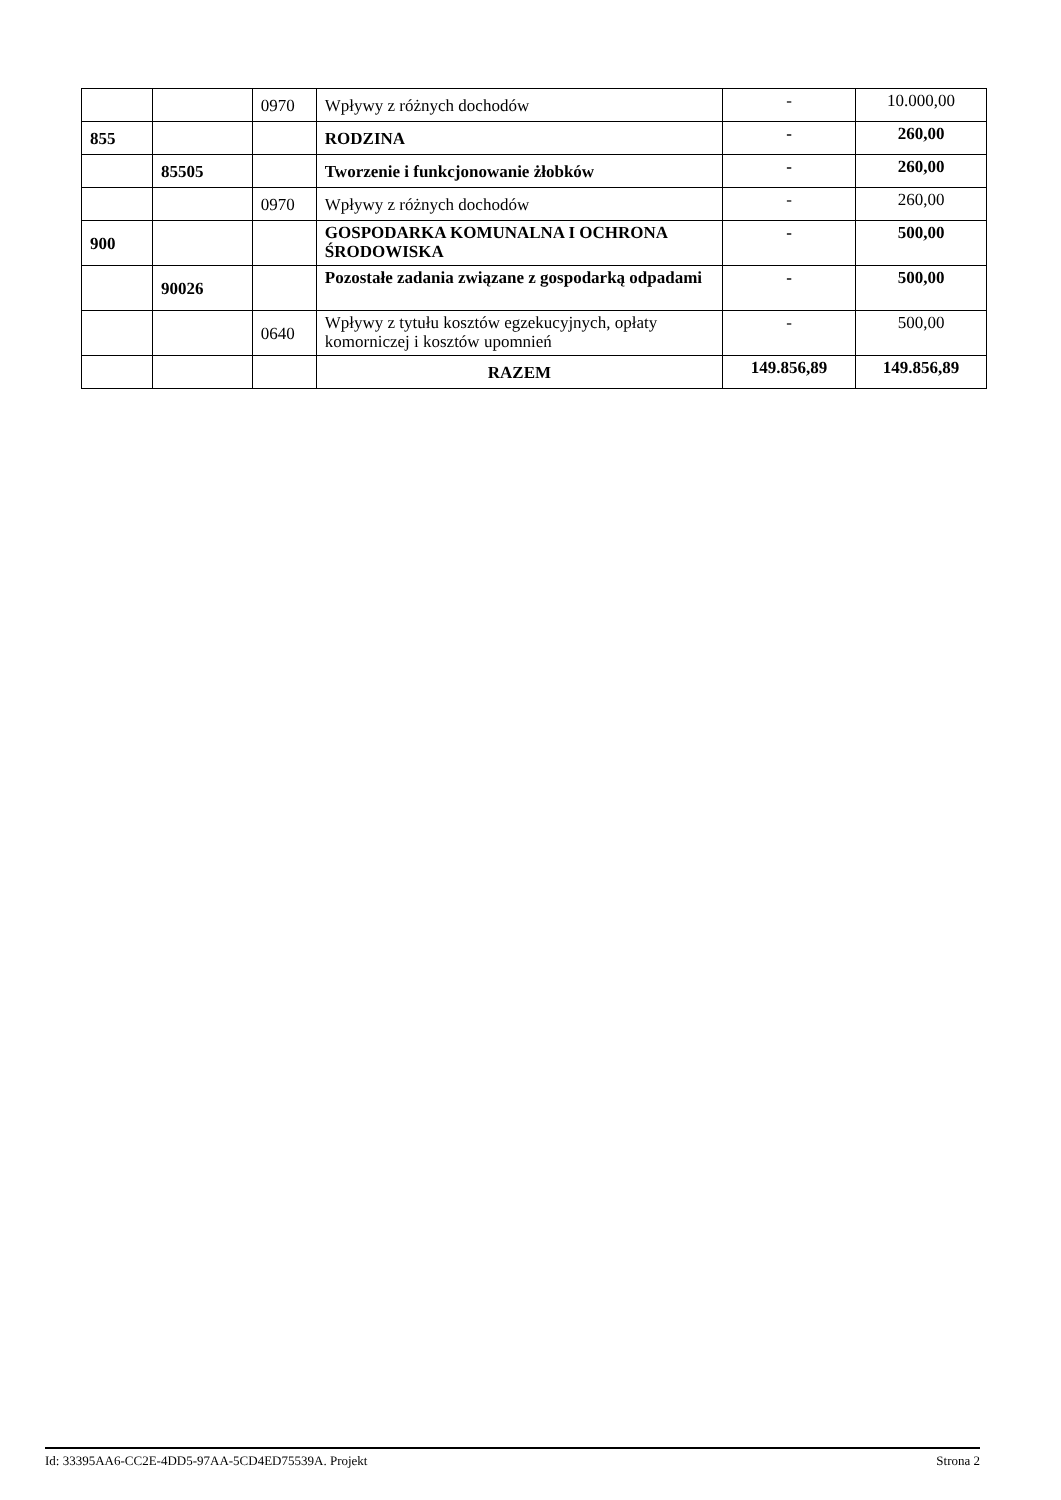| | | 0970 | Wpływy z różnych dochodów | - | 10.000,00 |
| 855 | | | RODZINA | - | 260,00 |
| | 85505 | | Tworzenie i funkcjonowanie żłobków | - | 260,00 |
| | | 0970 | Wpływy z różnych dochodów | - | 260,00 |
| 900 | | | GOSPODARKA KOMUNALNA I OCHRONA ŚRODOWISKA | - | 500,00 |
| | 90026 | | Pozostałe zadania związane z gospodarką odpadami | - | 500,00 |
| | | 0640 | Wpływy z tytułu kosztów egzekucyjnych, opłaty komorniczej i kosztów upomnień | - | 500,00 |
| | | | RAZEM | 149.856,89 | 149.856,89 |
Id: 33395AA6-CC2E-4DD5-97AA-5CD4ED75539A. Projekt Strona 2